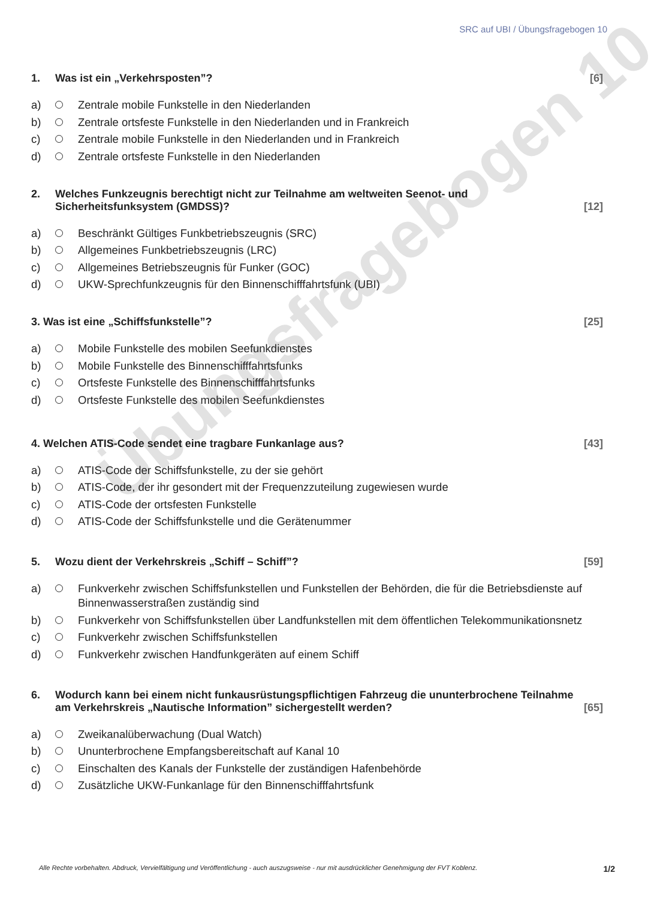Übungsfragebogen 10
SRC auf UBI / Übungsfragebogen 10
1. Was ist ein „Verkehrsposten”? [6]
a) Zentrale mobile Funkstelle in den Niederlanden
b) Zentrale ortsfeste Funkstelle in den Niederlanden und in Frankreich
c) Zentrale mobile Funkstelle in den Niederlanden und in Frankreich
d) Zentrale ortsfeste Funkstelle in den Niederlanden
2. Welches Funkzeugnis berechtigt nicht zur Teilnahme am weltweiten Seenot- und Sicherheitsfunksystem (GMDSS)? [12]
a) Beschränkt Gültiges Funkbetriebszeugnis (SRC)
b) Allgemeines Funkbetriebszeugnis (LRC)
c) Allgemeines Betriebszeugnis für Funker (GOC)
d) UKW-Sprechfunkzeugnis für den Binnenschifffahrtsfunk (UBI)
3. Was ist eine „Schiffsfunkstelle”? [25]
a) Mobile Funkstelle des mobilen Seefunkdienstes
b) Mobile Funkstelle des Binnenschifffahrtsfunks
c) Ortsfeste Funkstelle des Binnenschifffahrtsfunks
d) Ortsfeste Funkstelle des mobilen Seefunkdienstes
4. Welchen ATIS-Code sendet eine tragbare Funkanlage aus? [43]
a) ATIS-Code der Schiffsfunkstelle, zu der sie gehört
b) ATIS-Code, der ihr gesondert mit der Frequenzzuteilung zugewiesen wurde
c) ATIS-Code der ortsfesten Funkstelle
d) ATIS-Code der Schiffsfunkstelle und die Gerätenummer
5. Wozu dient der Verkehrskreis „Schiff – Schiff”? [59]
a) Funkverkehr zwischen Schiffsfunkstellen und Funkstellen der Behörden, die für die Betriebsdienste auf Binnenwasserstraßen zuständig sind
b) Funkverkehr von Schiffsfunkstellen über Landfunkstellen mit dem öffentlichen Telekommunikationsnetz
c) Funkverkehr zwischen Schiffsfunkstellen
d) Funkverkehr zwischen Handfunkgeräten auf einem Schiff
6. Wodurch kann bei einem nicht funkausrüstungspflichtigen Fahrzeug die ununterbrochene Teilnahme am Verkehrskreis „Nautische Information” sichergestellt werden? [65]
a) Zweikanalüberwachung (Dual Watch)
b) Ununterbrochene Empfangsbereitschaft auf Kanal 10
c) Einschalten des Kanals der Funkstelle der zuständigen Hafenbehörde
d) Zusätzliche UKW-Funkanlage für den Binnenschifffahrtsfunk
Alle Rechte vorbehalten. Abdruck, Vervielfältigung und Veröffentlichung - auch auszugsweise - nur mit ausdrücklicher Genehmigung der FVT Koblenz. 1/2